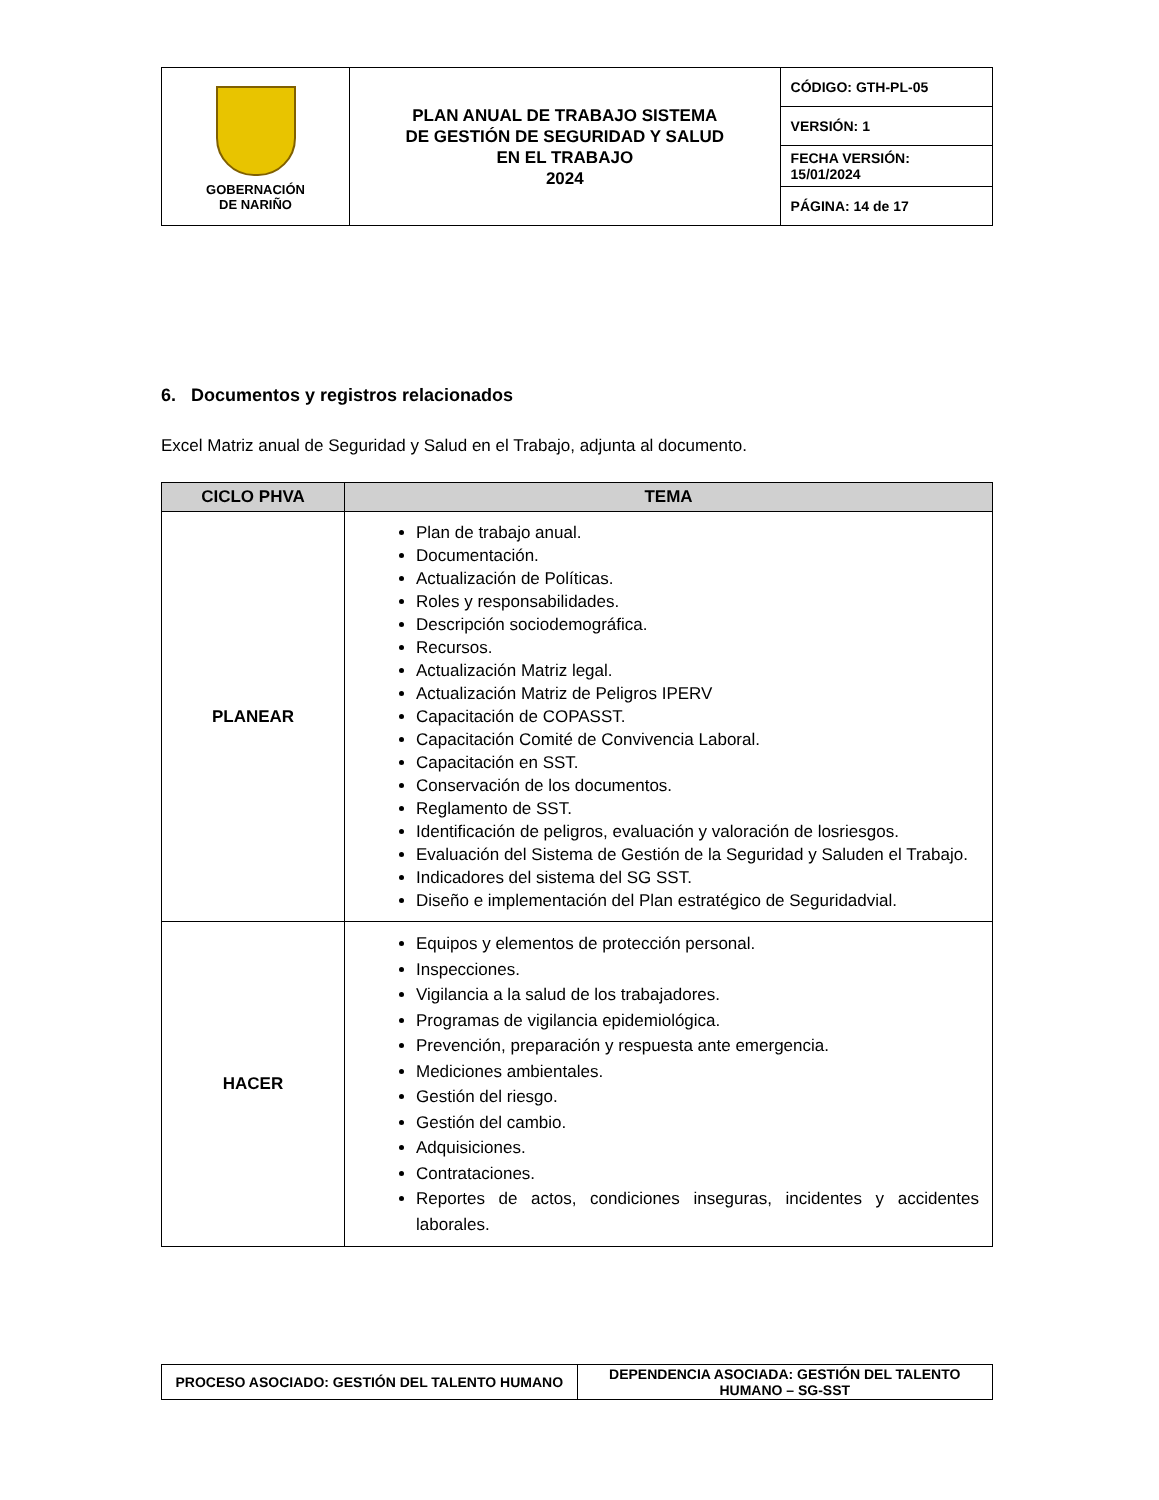| GOBERNACIÓN DE NARIÑO | PLAN ANUAL DE TRABAJO SISTEMA DE GESTIÓN DE SEGURIDAD Y SALUD EN EL TRABAJO 2024 | CÓDIGO: GTH-PL-05 |
| | | VERSIÓN: 1 |
| | | FECHA VERSIÓN: 15/01/2024 |
| | | PÁGINA: 14 de 17 |
6. Documentos y registros relacionados
Excel Matriz anual de Seguridad y Salud en el Trabajo, adjunta al documento.
| CICLO PHVA | TEMA |
| --- | --- |
| PLANEAR | Plan de trabajo anual. Documentación. Actualización de Políticas. Roles y responsabilidades. Descripción sociodemográfica. Recursos. Actualización Matriz legal. Actualización Matriz de Peligros IPERV Capacitación de COPASST. Capacitación Comité de Convivencia Laboral. Capacitación en SST. Conservación de los documentos. Reglamento de SST. Identificación de peligros, evaluación y valoración de losriesgos. Evaluación del Sistema de Gestión de la Seguridad y Saluden el Trabajo. Indicadores del sistema del SG SST. Diseño e implementación del Plan estratégico de Seguridadvial. |
| HACER | Equipos y elementos de protección personal. Inspecciones. Vigilancia a la salud de los trabajadores. Programas de vigilancia epidemiológica. Prevención, preparación y respuesta ante emergencia. Mediciones ambientales. Gestión del riesgo. Gestión del cambio. Adquisiciones. Contrataciones. Reportes de actos, condiciones inseguras, incidentes y accidentes laborales. |
| PROCESO ASOCIADO: GESTIÓN DEL TALENTO HUMANO | DEPENDENCIA ASOCIADA: GESTIÓN DEL TALENTO HUMANO – SG-SST |